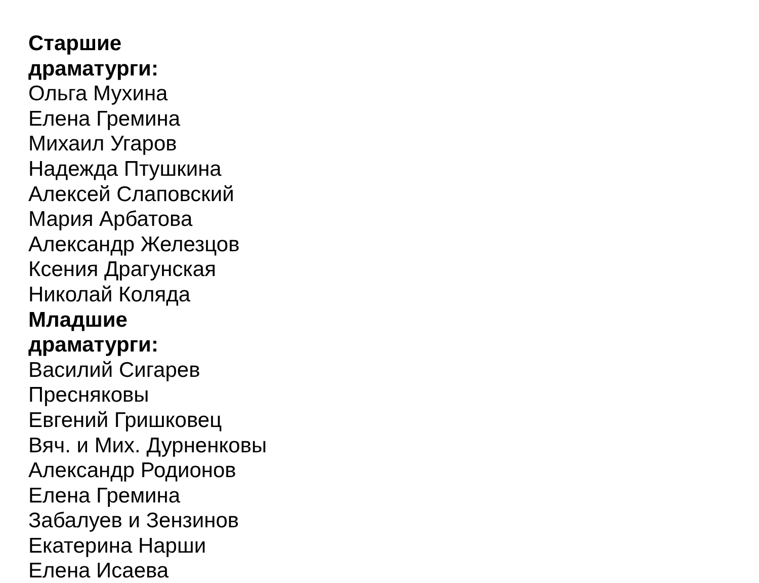Старшие драматурги:
Ольга Мухина
Елена Гремина
Михаил Угаров
Надежда Птушкина
Алексей Слаповский
Мария Арбатова
Александр Железцов
Ксения Драгунская
Николай Коляда
Младшие драматурги:
Василий Сигарев
Пресняковы
Евгений Гришковец
Вяч. и Мих. Дурненковы
Александр Родионов
Елена Гремина
Забалуев и Зензинов
Екатерина Нарши
Елена Исаева